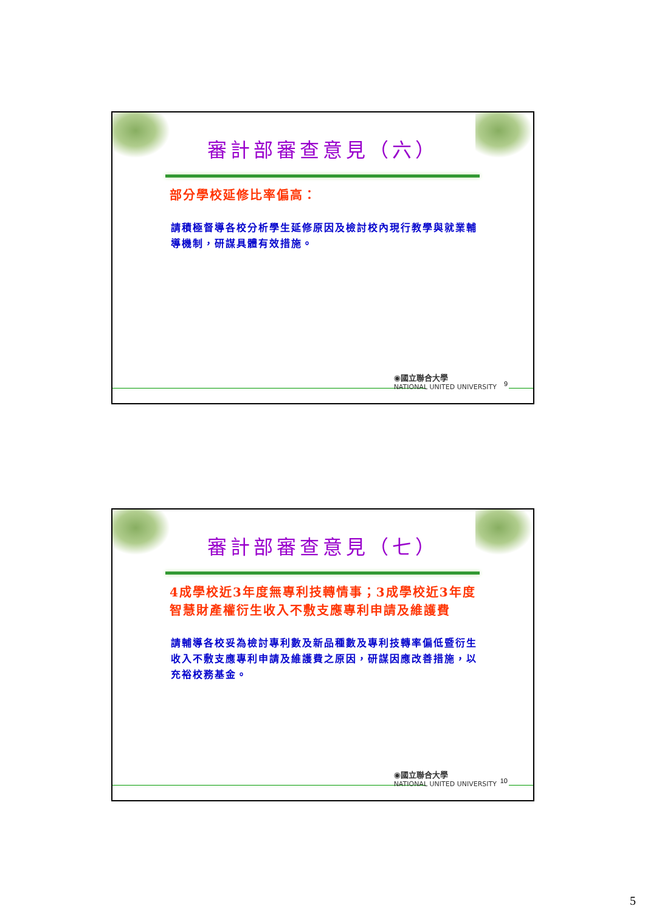審計部審查意見（六）
部分學校延修比率偏高：
請積極督導各校分析學生延修原因及檢討校內現行教學與就業輔導機制，研謀具體有效措施。
◉國立聯合大學
NATIONAL UNITED UNIVERSITY
9
審計部審查意見（七）
4成學校近3年度無專利技轉情事；3成學校近3年度智慧財產權衍生收入不敷支應專利申請及維護費
請輔導各校妥為檢討專利數及新品種數及專利技轉率偏低暨衍生收入不敷支應專利申請及維護費之原因，研謀因應改善措施，以充裕校務基金。
◉國立聯合大學
NATIONAL UNITED UNIVERSITY
10
5